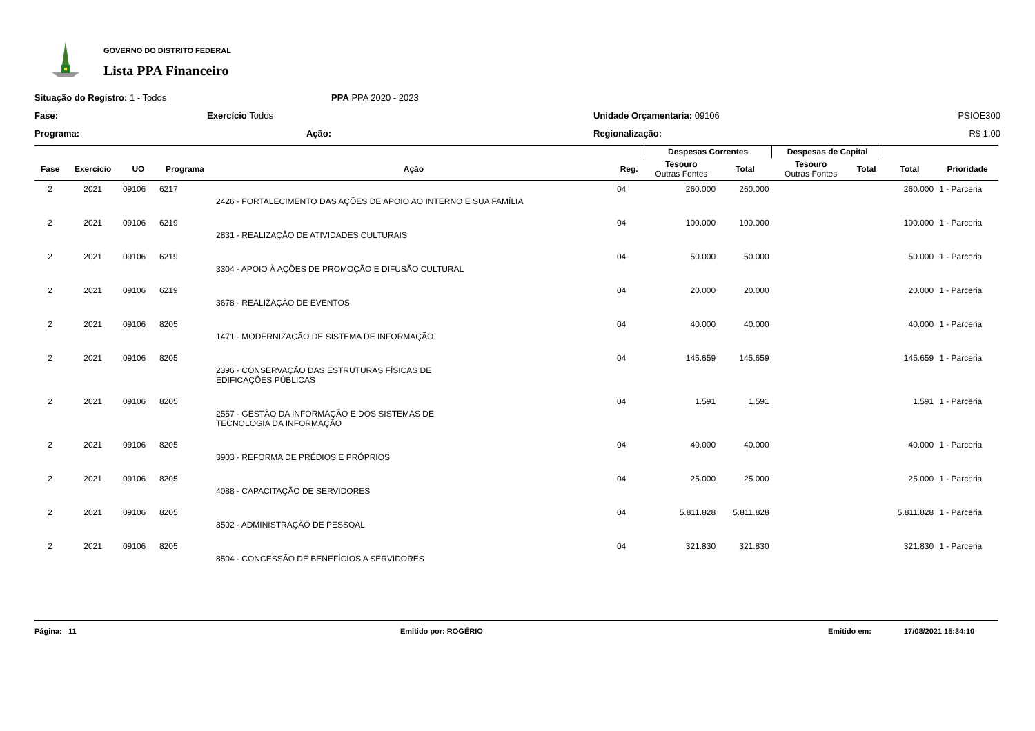GOVERNO DO DISTRITO FEDERAL
Lista PPA Financeiro
Situação do Registro: 1 - Todos
PPA PPA 2020 - 2023
Fase:
Exercício Todos
Unidade Orçamentaria: 09106 PSIOE300
Programa:
Ação:
Regionalização: R$ 1,00
| | | | | | | Despesas Correntes | | Despesas de Capital | | | |
| --- | --- | --- | --- | --- | --- | --- | --- | --- | --- | --- | --- |
| Fase | Exercício | UO | Programa | Ação | Reg. | Tesouro Outras Fontes | Total | Tesouro Outras Fontes | Total | Total | Prioridade |
| 2 | 2021 | 09106 | 6217 | | 04 | 260.000 | 260.000 | | | 260.000 | 1 - Parceria |
| | | | | 2426 - FORTALECIMENTO DAS AÇÕES DE APOIO AO INTERNO E SUA FAMÍLIA | | | | | | | |
| 2 | 2021 | 09106 | 6219 | | 04 | 100.000 | 100.000 | | | 100.000 | 1 - Parceria |
| | | | | 2831 - REALIZAÇÃO DE ATIVIDADES CULTURAIS | | | | | | | |
| 2 | 2021 | 09106 | 6219 | | 04 | 50.000 | 50.000 | | | 50.000 | 1 - Parceria |
| | | | | 3304 - APOIO À AÇÕES DE PROMOÇÃO E DIFUSÃO CULTURAL | | | | | | | |
| 2 | 2021 | 09106 | 6219 | | 04 | 20.000 | 20.000 | | | 20.000 | 1 - Parceria |
| | | | | 3678 - REALIZAÇÃO DE EVENTOS | | | | | | | |
| 2 | 2021 | 09106 | 8205 | | 04 | 40.000 | 40.000 | | | 40.000 | 1 - Parceria |
| | | | | 1471 - MODERNIZAÇÃO DE SISTEMA DE INFORMAÇÃO | | | | | | | |
| 2 | 2021 | 09106 | 8205 | | 04 | 145.659 | 145.659 | | | 145.659 | 1 - Parceria |
| | | | | 2396 - CONSERVAÇÃO DAS ESTRUTURAS FÍSICAS DE EDIFICAÇÕES PÚBLICAS | | | | | | | |
| 2 | 2021 | 09106 | 8205 | | 04 | 1.591 | 1.591 | | | 1.591 | 1 - Parceria |
| | | | | 2557 - GESTÃO DA INFORMAÇÃO E DOS SISTEMAS DE TECNOLOGIA DA INFORMAÇÃO | | | | | | | |
| 2 | 2021 | 09106 | 8205 | | 04 | 40.000 | 40.000 | | | 40.000 | 1 - Parceria |
| | | | | 3903 - REFORMA DE PRÉDIOS E PRÓPRIOS | | | | | | | |
| 2 | 2021 | 09106 | 8205 | | 04 | 25.000 | 25.000 | | | 25.000 | 1 - Parceria |
| | | | | 4088 - CAPACITAÇÃO DE SERVIDORES | | | | | | | |
| 2 | 2021 | 09106 | 8205 | | 04 | 5.811.828 | 5.811.828 | | | 5.811.828 | 1 - Parceria |
| | | | | 8502 - ADMINISTRAÇÃO DE PESSOAL | | | | | | | |
| 2 | 2021 | 09106 | 8205 | | 04 | 321.830 | 321.830 | | | 321.830 | 1 - Parceria |
| | | | | 8504 - CONCESSÃO DE BENEFÍCIOS A SERVIDORES | | | | | | | |
Página: 11 Emitido por: ROGÉRIO Emitido em: 17/08/2021 15:34:10